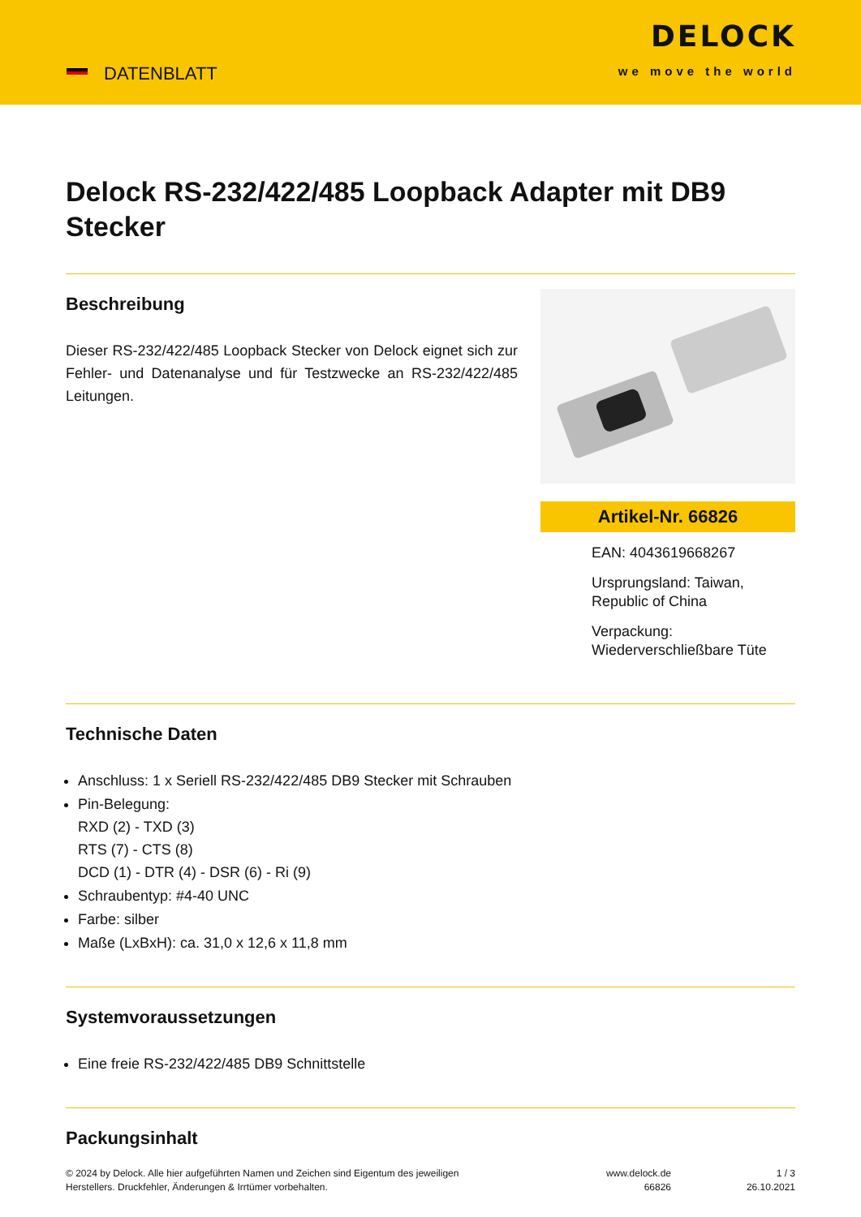DATENBLATT
DELOCK
we move the world
Delock RS-232/422/485 Loopback Adapter mit DB9 Stecker
Beschreibung
Dieser RS-232/422/485 Loopback Stecker von Delock eignet sich zur Fehler- und Datenanalyse und für Testzwecke an RS-232/422/485 Leitungen.
Artikel-Nr. 66826
EAN: 4043619668267
Ursprungsland: Taiwan, Republic of China
Verpackung: Wiederverschließbare Tüte
Technische Daten
Anschluss: 1 x Seriell RS-232/422/485 DB9 Stecker mit Schrauben
Pin-Belegung:
RXD (2) - TXD (3)
RTS (7) - CTS (8)
DCD (1) - DTR (4) - DSR (6) - Ri (9)
Schraubentyp: #4-40 UNC
Farbe: silber
Maße (LxBxH): ca. 31,0 x 12,6 x 11,8 mm
Systemvoraussetzungen
Eine freie RS-232/422/485 DB9 Schnittstelle
Packungsinhalt
© 2024 by Delock. Alle hier aufgeführten Namen und Zeichen sind Eigentum des jeweiligen
Herstellers. Druckfehler, Änderungen & Irrtümer vorbehalten.
www.delock.de
66826
1 / 3
26.10.2021